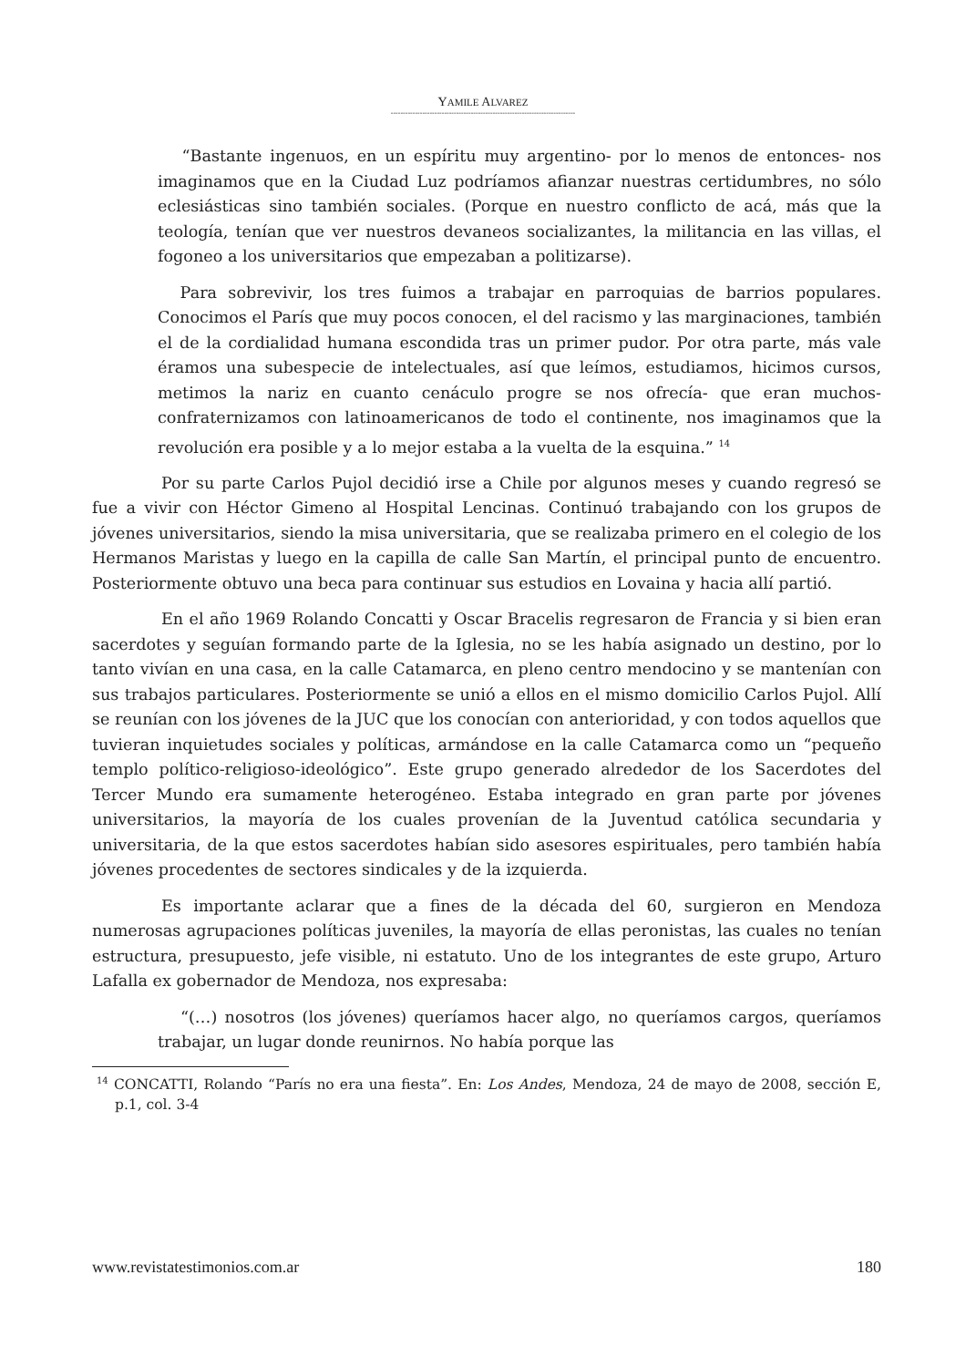YAMILE ALVAREZ
----------------------------------------------------------------------------
“Bastante ingenuos, en un espíritu muy argentino- por lo menos de entonces- nos imaginamos que en la Ciudad Luz podríamos afianzar nuestras certidumbres, no sólo eclesiásticas sino también sociales. (Porque en nuestro conflicto de acá, más que la teología, tenían que ver nuestros devaneos socializantes, la militancia en las villas, el fogoneo a los universitarios que empezaban a politizarse).
Para sobrevivir, los tres fuimos a trabajar en parroquias de barrios populares. Conocimos el París que muy pocos conocen, el del racismo y las marginaciones, también el de la cordialidad humana escondida tras un primer pudor. Por otra parte, más vale éramos una subespecie de intelectuales, así que leímos, estudiamos, hicimos cursos, metimos la nariz en cuanto cenáculo progre se nos ofrecía- que eran muchos- confraternizamos con latinoamericanos de todo el continente, nos imaginamos que la revolución era posible y a lo mejor estaba a la vuelta de la esquina.” <sup>14</sup>
Por su parte Carlos Pujol decidió irse a Chile por algunos meses y cuando regresó se fue a vivir con Héctor Gimeno al Hospital Lencinas. Continuó trabajando con los grupos de jóvenes universitarios, siendo la misa universitaria, que se realizaba primero en el colegio de los Hermanos Maristas y luego en la capilla de calle San Martín, el principal punto de encuentro. Posteriormente obtuvo una beca para continuar sus estudios en Lovaina y hacia allí partió.
En el año 1969 Rolando Concatti y Oscar Bracelis regresaron de Francia y si bien eran sacerdotes y seguían formando parte de la Iglesia, no se les había asignado un destino, por lo tanto vivían en una casa, en la calle Catamarca, en pleno centro mendocino y se mantenían con sus trabajos particulares. Posteriormente se unió a ellos en el mismo domicilio Carlos Pujol. Allí se reunían con los jóvenes de la JUC que los conocían con anterioridad, y con todos aquellos que tuvieran inquietudes sociales y políticas, armándose en la calle Catamarca como un “pequeño templo político-religioso-ideológico”. Este grupo generado alrededor de los Sacerdotes del Tercer Mundo era sumamente heterogéneo. Estaba integrado en gran parte por jóvenes universitarios, la mayoría de los cuales provenían de la Juventud católica secundaria y universitaria, de la que estos sacerdotes habían sido asesores espirituales, pero también había jóvenes procedentes de sectores sindicales y de la izquierda.
Es importante aclarar que a fines de la década del 60, surgieron en Mendoza numerosas agrupaciones políticas juveniles, la mayoría de ellas peronistas, las cuales no tenían estructura, presupuesto, jefe visible, ni estatuto. Uno de los integrantes de este grupo, Arturo Lafalla ex gobernador de Mendoza, nos expresaba:
“(…) nosotros (los jóvenes) queríamos hacer algo, no queríamos cargos, queríamos trabajar, un lugar donde reunirnos. No había porque las
<sup>14</sup> CONCATTI, Rolando “París no era una fiesta”. En: Los Andes, Mendoza, 24 de mayo de 2008, sección E, p.1, col. 3-4
www.revistatestimonios.com.ar 180